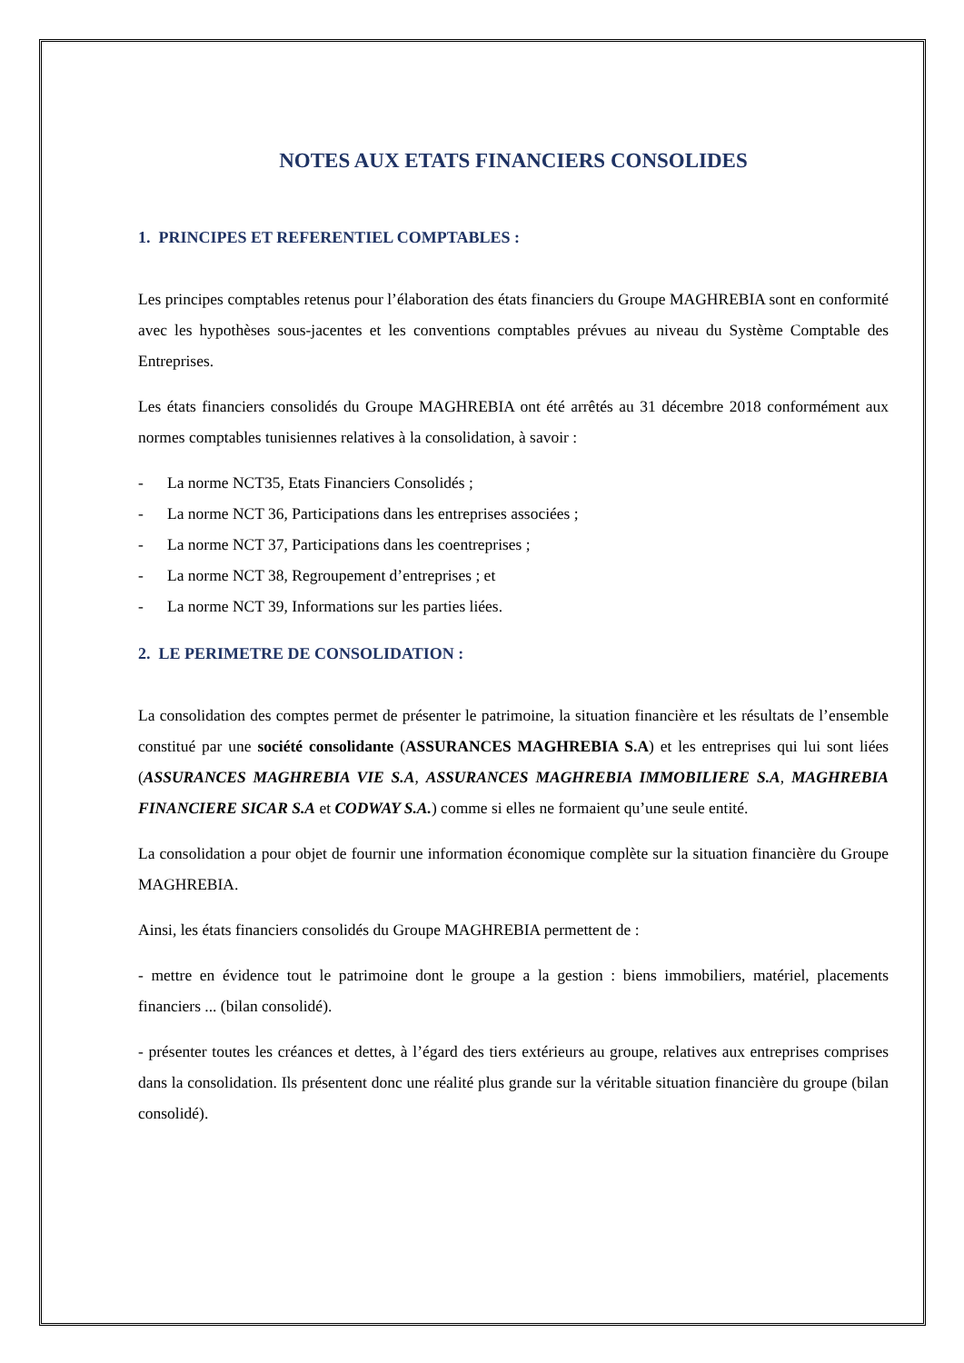NOTES AUX ETATS FINANCIERS CONSOLIDES
1. PRINCIPES ET REFERENTIEL COMPTABLES :
Les principes comptables retenus pour l’élaboration des états financiers du Groupe MAGHREBIA sont en conformité avec les hypothèses sous-jacentes et les conventions comptables prévues au niveau du Système Comptable des Entreprises.
Les états financiers consolidés du Groupe MAGHREBIA ont été arrêtés au 31 décembre 2018 conformément aux normes comptables tunisiennes relatives à la consolidation, à savoir :
- La norme NCT35, Etats Financiers Consolidés ;
- La norme NCT 36, Participations dans les entreprises associées ;
- La norme NCT 37, Participations dans les coentreprises ;
- La norme NCT 38, Regroupement d’entreprises ; et
- La norme NCT 39, Informations sur les parties liées.
2. LE PERIMETRE DE CONSOLIDATION :
La consolidation des comptes permet de présenter le patrimoine, la situation financière et les résultats de l’ensemble constitué par une société consolidante (ASSURANCES MAGHREBIA S.A) et les entreprises qui lui sont liées (ASSURANCES MAGHREBIA VIE S.A, ASSURANCES MAGHREBIA IMMOBILIERE S.A, MAGHREBIA FINANCIERE SICAR S.A et CODWAY S.A.) comme si elles ne formaient qu’une seule entité.
La consolidation a pour objet de fournir une information économique complète sur la situation financière du Groupe MAGHREBIA.
Ainsi, les états financiers consolidés du Groupe MAGHREBIA permettent de :
- mettre en évidence tout le patrimoine dont le groupe a la gestion : biens immobiliers, matériel, placements financiers ... (bilan consolidé).
- présenter toutes les créances et dettes, à l’égard des tiers extérieurs au groupe, relatives aux entreprises comprises dans la consolidation. Ils présentent donc une réalité plus grande sur la véritable situation financière du groupe (bilan consolidé).